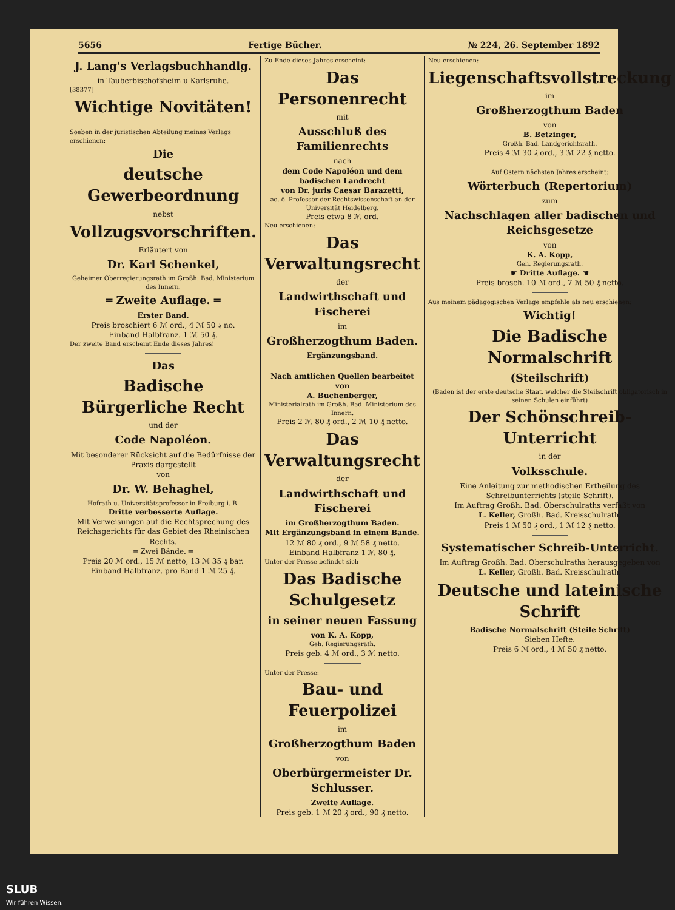5656 Fertige Bücher. № 224, 26. September 1892
J. Lang's Verlagsbuchhandlg.
in Tauberbischofsheim u Karlsruhe.
[38377]
Wichtige Novitäten!
Soeben in der juristischen Abteilung meines Verlags erschienen:
Die
deutsche Gewerbeordnung
nebst
Vollzugsvorschriften.
Erläutert von
Dr. Karl Schenkel,
Geheimer Oberregierungsrath im Großh. Bad. Ministerium des Innern.
═ Zweite Auflage. ═
Erster Band.
Preis broschiert 6 ℳ ord., 4 ℳ 50 ₰ no.
Einband Halbfranz. 1 ℳ 50 ₰.
Der zweite Band erscheint Ende dieses Jahres!
Das
Badische Bürgerliche Recht
und der
Code Napoléon.
Mit besonderer Rücksicht auf die Bedürfnisse der Praxis dargestellt
von
Dr. W. Behaghel,
Hofrath u. Universitätsprofessor in Freiburg i. B.
Dritte verbesserte Auflage.
Mit Verweisungen auf die Rechtsprechung des Reichsgerichts für das Gebiet des Rheinischen Rechts.
═ Zwei Bände. ═
Preis 20 ℳ ord., 15 ℳ netto, 13 ℳ 35 ₰ bar.
Einband Halbfranz. pro Band 1 ℳ 25 ₰.
Zu Ende dieses Jahres erscheint:
Das Personenrecht
mit
Ausschluß des Familienrechts
nach
dem Code Napoléon und dem badischen Landrecht
von Dr. juris Caesar Barazetti,
ao. ö. Professor der Rechtswissenschaft an der Universität Heidelberg.
Preis etwa 8 ℳ ord.
Neu erschienen:
Das Verwaltungsrecht
der
Landwirthschaft und Fischerei
im
Großherzogthum Baden.
Ergänzungsband.
Nach amtlichen Quellen bearbeitet von
A. Buchenberger,
Ministerialrath im Großh. Bad. Ministerium des Innern.
Preis 2 ℳ 80 ₰ ord., 2 ℳ 10 ₰ netto.
Das Verwaltungsrecht
der
Landwirthschaft und Fischerei
im Großherzogthum Baden.
Mit Ergänzungsband in einem Bande.
12 ℳ 80 ₰ ord., 9 ℳ 58 ₰ netto.
Einband Halbfranz 1 ℳ 80 ₰.
Unter der Presse befindet sich
Das Badische Schulgesetz
in seiner neuen Fassung
von K. A. Kopp,
Geh. Regierungsrath.
Preis geb. 4 ℳ ord., 3 ℳ netto.
Unter der Presse:
Bau- und Feuerpolizei
im
Großherzogthum Baden
von
Oberbürgermeister Dr. Schlusser.
Zweite Auflage.
Preis geb. 1 ℳ 20 ₰ ord., 90 ₰ netto.
Neu erschienen:
Liegenschaftsvollstreckung
im
Großherzogthum Baden
von
B. Betzinger,
Großh. Bad. Landgerichtsrath.
Preis 4 ℳ 30 ₰ ord., 3 ℳ 22 ₰ netto.
Auf Ostern nächsten Jahres erscheint:
Wörterbuch (Repertorium)
zum
Nachschlagen aller badischen und Reichsgesetze
von
K. A. Kopp,
Geh. Regierungsrath.
☛ Dritte Auflage. ☚
Preis brosch. 10 ℳ ord., 7 ℳ 50 ₰ netto.
Aus meinem pädagogischen Verlage empfehle als neu erschienen:
Wichtig!
Die Badische Normalschrift
(Steilschrift)
(Baden ist der erste deutsche Staat, welcher die Steilschrift obligatorisch in seinen Schulen einführt)
Der Schönschreib-Unterricht
in der
Volksschule.
Eine Anleitung zur methodischen Ertheilung des Schreibunterrichts (steile Schrift).
Im Auftrag Großh. Bad. Oberschulraths verfaßt von
L. Keller, Großh. Bad. Kreisschulrath.
Preis 1 ℳ 50 ₰ ord., 1 ℳ 12 ₰ netto.
Systematischer Schreib-Unterricht.
Im Auftrag Großh. Bad. Oberschulraths herausgegeben von
L. Keller, Großh. Bad. Kreisschulrath.
Deutsche und lateinische Schrift
Badische Normalschrift (Steile Schrift)
Sieben Hefte.
Preis 6 ℳ ord., 4 ℳ 50 ₰ netto.
SLUB
Wir führen Wissen.